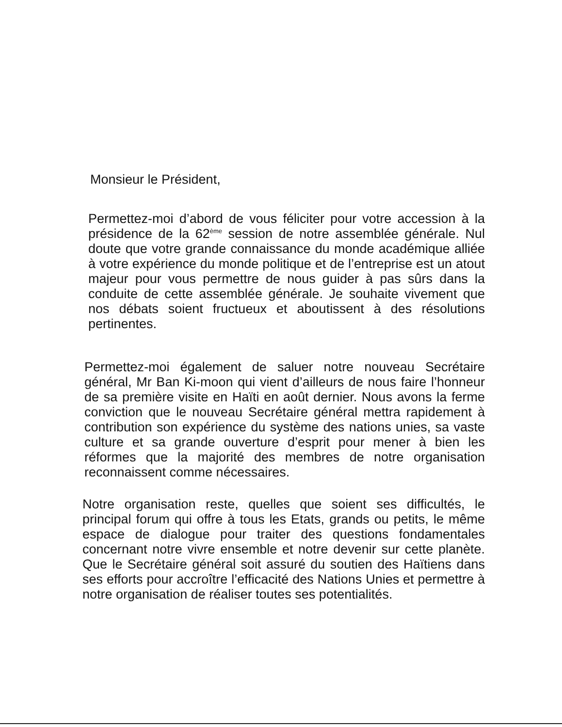Monsieur le Président,
Permettez-moi d’abord de vous féliciter pour votre accession à la présidence de la 62<sup>ème</sup> session de notre assemblée générale. Nul doute que votre grande connaissance du monde académique alliée à votre expérience du monde politique et de l’entreprise est un atout majeur pour vous permettre de nous guider à pas sûrs dans la conduite de cette assemblée générale. Je souhaite vivement que nos débats soient fructueux et aboutissent à des résolutions pertinentes.
Permettez-moi également de saluer notre nouveau Secrétaire général, Mr Ban Ki-moon qui vient d’ailleurs de nous faire l’honneur de sa première visite en Haïti en août dernier. Nous avons la ferme conviction que le nouveau Secrétaire général mettra rapidement à contribution son expérience du système des nations unies, sa vaste culture et sa grande ouverture d’esprit pour mener à bien les réformes que la majorité des membres de notre organisation reconnaissent comme nécessaires.
Notre organisation reste, quelles que soient ses difficultés, le principal forum qui offre à tous les Etats, grands ou petits, le même espace de dialogue pour traiter des questions fondamentales concernant notre vivre ensemble et notre devenir sur cette planète. Que le Secrétaire général soit assuré du soutien des Haïtiens dans ses efforts pour accroître l’efficacité des Nations Unies et permettre à notre organisation de réaliser toutes ses potentialités.